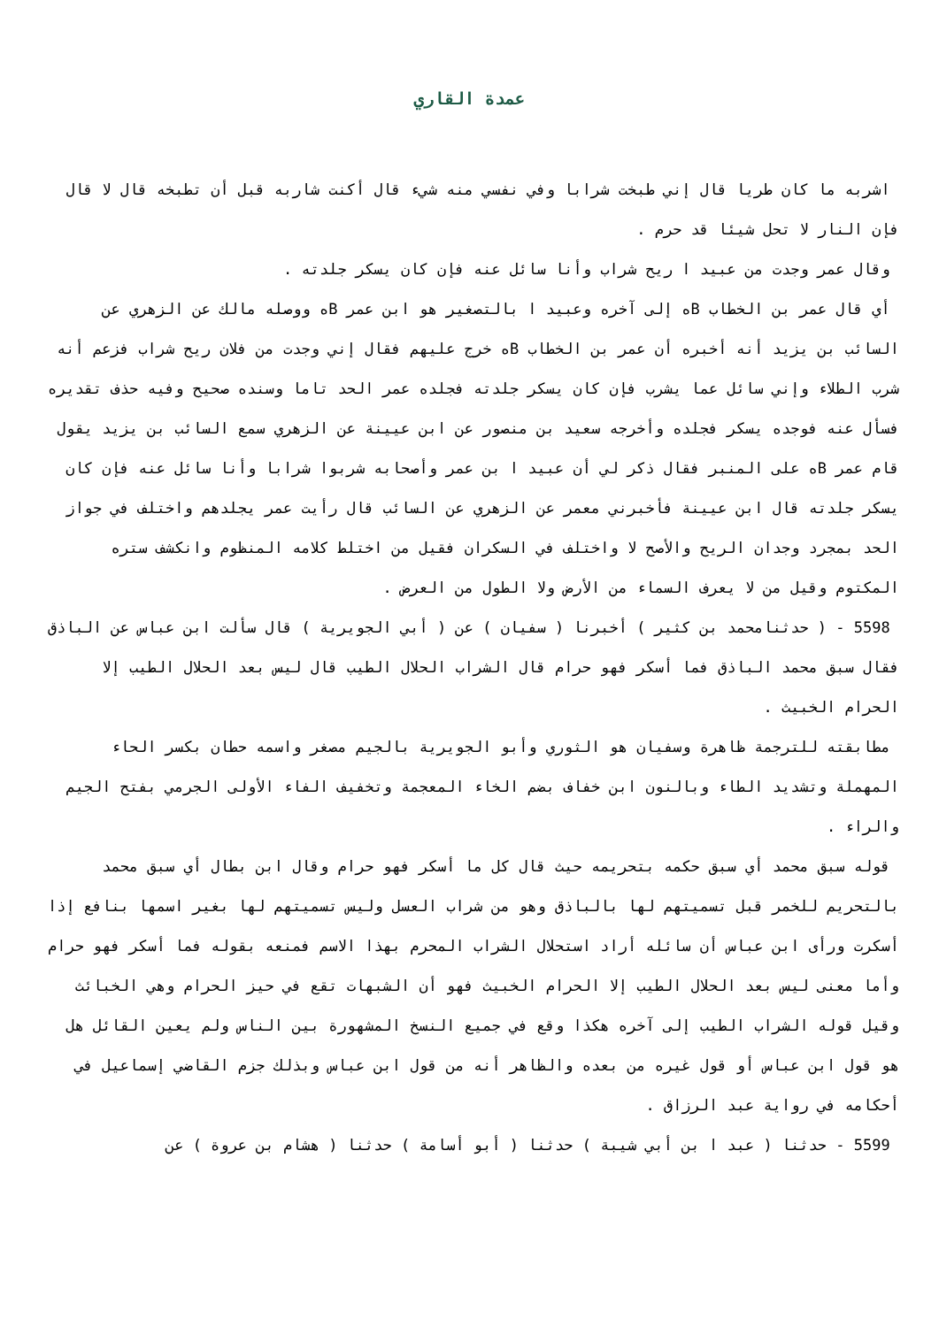عمدة القاري
اشربه ما كان طريا قال إني طبخت شرابا وفي نفسي منه شيء قال أكنت شاربه قبل أن تطبخه قال لا قال فإن النار لا تحل شيئا قد حرم .
وقال عمر وجدت من عبيد ا ريح شراب وأنا سائل عنه فإن كان يسكر جلدته .
أي قال عمر بن الخطاب Bه إلى آخره وعبيد ا بالتصغير هو ابن عمر Bه ووصله مالك عن الزهري عن السائب بن يزيد أنه أخبره أن عمر بن الخطاب Bه خرج عليهم فقال إني وجدت من فلان ريح شراب فزعم أنه شرب الطلاء وإني سائل عما يشرب فإن كان يسكر جلدته فجلده عمر الحد تاما وسنده صحيح وفيه حذف تقديره فسأل عنه فوجده يسكر فجلده وأخرجه سعيد بن منصور عن ابن عيينة عن الزهري سمع السائب بن يزيد يقول قام عمر Bه على المنبر فقال ذكر لي أن عبيد ا بن عمر وأصحابه شربوا شرابا وأنا سائل عنه فإن كان يسكر جلدته قال ابن عيينة فأخبرني معمر عن الزهري عن السائب قال رأيت عمر يجلدهم واختلف في جواز الحد بمجرد وجدان الريح والأصح لا واختلف في السكران فقيل من اختلط كلامه المنظوم وانكشف ستره المكتوم وقيل من لا يعرف السماء من الأرض ولا الطول من العرض .
5598 - ( حدثنامحمد بن كثير ) أخبرنا ( سفيان ) عن ( أبي الجويرية ) قال سألت ابن عباس عن الباذق فقال سبق محمد الباذق فما أسكر فهو حرام قال الشراب الحلال الطيب قال ليس بعد الحلال الطيب إلا الحرام الخبيث .
مطابقته للترجمة ظاهرة وسفيان هو الثوري وأبو الجويرية بالجيم مصغر واسمه حطان بكسر الحاء المهملة وتشديد الطاء وبالنون ابن خفاف بضم الخاء المعجمة وتخفيف الفاء الأولى الجرمي بفتح الجيم والراء .
قوله سبق محمد أي سبق حكمه بتحريمه حيث قال كل ما أسكر فهو حرام وقال ابن بطال أي سبق محمد بالتحريم للخمر قبل تسميتهم لها بالباذق وهو من شراب العسل وليس تسميتهم لها بغير اسمها بنافع إذا أسكرت ورأى ابن عباس أن سائله أراد استحلال الشراب المحرم بهذا الاسم فمنعه بقوله فما أسكر فهو حرام وأما معنى ليس بعد الحلال الطيب إلا الحرام الخبيث فهو أن الشبهات تقع في حيز الحرام وهي الخبائث وقيل قوله الشراب الطيب إلى آخره هكذا وقع في جميع النسخ المشهورة بين الناس ولم يعين القائل هل هو قول ابن عباس أو قول غيره من بعده والظاهر أنه من قول ابن عباس وبذلك جزم القاضي إسماعيل في أحكامه في رواية عبد الرزاق .
5599 - حدثنا ( عبد ا بن أبي شيبة ) حدثنا ( أبو أسامة ) حدثنا ( هشام بن عروة ) عن